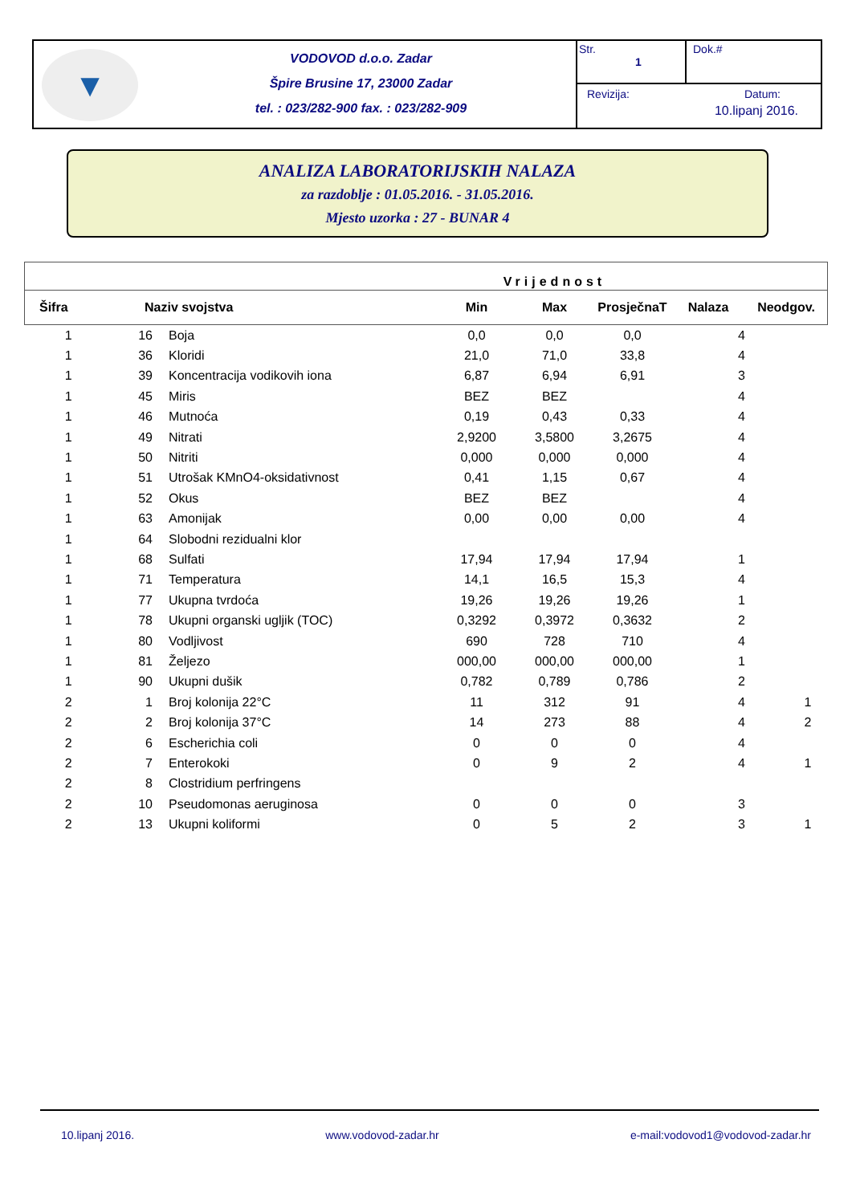▼
VODOVOD d.o.o. Zadar
Špire Brusine 17, 23000 Zadar
tel. : 023/282-900 fax. : 023/282-909
Str.
1
Dok.#
Revizija: Datum:
10.lipanj 2016.
ANALIZA LABORATORIJSKIH NALAZA
za razdoblje : 01.05.2016. - 31.05.2016.
Mjesto uzorka : 27 - BUNAR 4
| | | | Vrijednost | | | | |
| --- | --- | --- | --- | --- | --- | --- | --- |
| Šifra | Naziv svojstva | | Min | Max | ProsječnaT | Nalaza | Neodgov. |
| 1 | 16 | Boja | 0,0 | 0,0 | 0,0 | 4 | |
| 1 | 36 | Kloridi | 21,0 | 71,0 | 33,8 | 4 | |
| 1 | 39 | Koncentracija vodikovih iona | 6,87 | 6,94 | 6,91 | 3 | |
| 1 | 45 | Miris | BEZ | BEZ | | 4 | |
| 1 | 46 | Mutnoća | 0,19 | 0,43 | 0,33 | 4 | |
| 1 | 49 | Nitrati | 2,9200 | 3,5800 | 3,2675 | 4 | |
| 1 | 50 | Nitriti | 0,000 | 0,000 | 0,000 | 4 | |
| 1 | 51 | Utrošak KMnO4-oksidativnost | 0,41 | 1,15 | 0,67 | 4 | |
| 1 | 52 | Okus | BEZ | BEZ | | 4 | |
| 1 | 63 | Amonijak | 0,00 | 0,00 | 0,00 | 4 | |
| 1 | 64 | Slobodni rezidualni klor | | | | | |
| 1 | 68 | Sulfati | 17,94 | 17,94 | 17,94 | 1 | |
| 1 | 71 | Temperatura | 14,1 | 16,5 | 15,3 | 4 | |
| 1 | 77 | Ukupna tvrdoća | 19,26 | 19,26 | 19,26 | 1 | |
| 1 | 78 | Ukupni organski ugljik (TOC) | 0,3292 | 0,3972 | 0,3632 | 2 | |
| 1 | 80 | Vodljivost | 690 | 728 | 710 | 4 | |
| 1 | 81 | Željezo | 000,00 | 000,00 | 000,00 | 1 | |
| 1 | 90 | Ukupni dušik | 0,782 | 0,789 | 0,786 | 2 | |
| 2 | 1 | Broj kolonija 22°C | 11 | 312 | 91 | 4 | 1 |
| 2 | 2 | Broj kolonija 37°C | 14 | 273 | 88 | 4 | 2 |
| 2 | 6 | Escherichia coli | 0 | 0 | 0 | 4 | |
| 2 | 7 | Enterokoki | 0 | 9 | 2 | 4 | 1 |
| 2 | 8 | Clostridium perfringens | | | | | |
| 2 | 10 | Pseudomonas aeruginosa | 0 | 0 | 0 | 3 | |
| 2 | 13 | Ukupni koliformi | 0 | 5 | 2 | 3 | 1 |
10.lipanj 2016. www.vodovod-zadar.hr e-mail:vodovod1@vodovod-zadar.hr